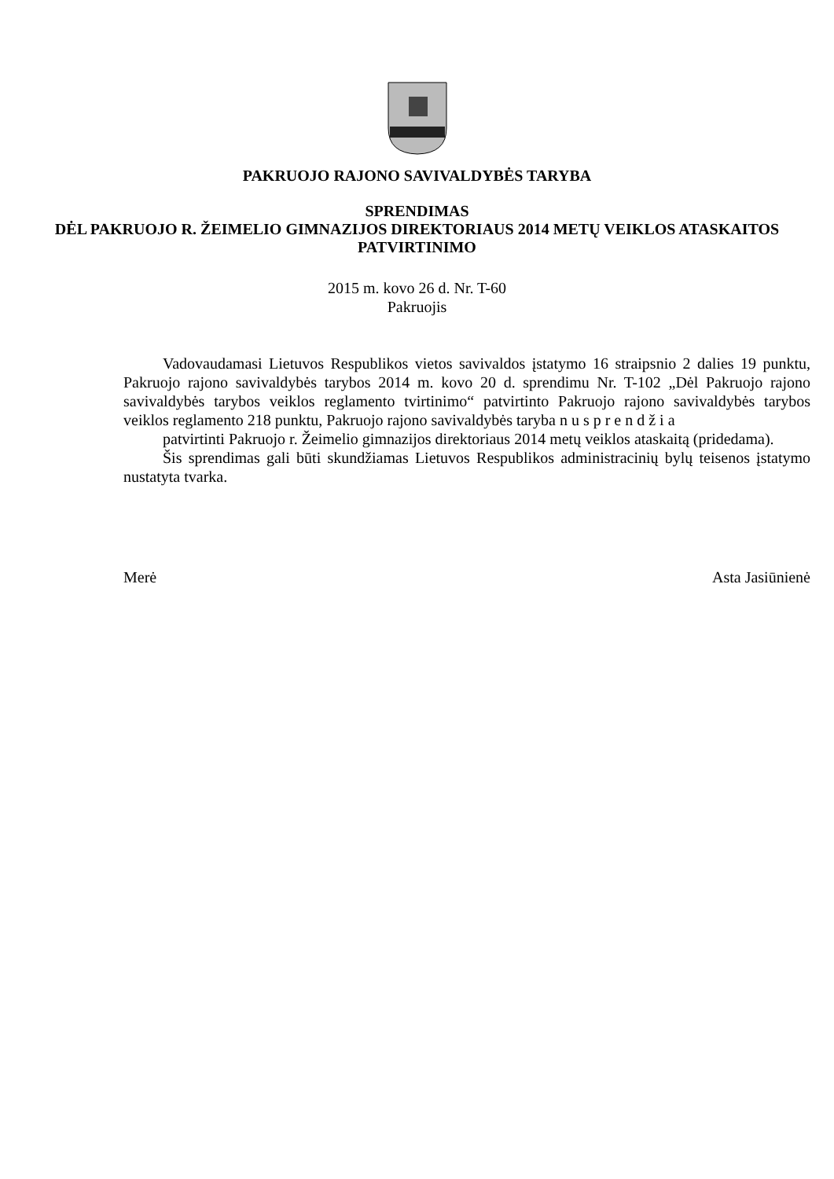PAKRUOJO RAJONO SAVIVALDYBĖS TARYBA
SPRENDIMAS
DĖL PAKRUOJO R. ŽEIMELIO GIMNAZIJOS DIREKTORIAUS 2014 METŲ VEIKLOS ATASKAITOS PATVIRTINIMO
2015 m. kovo 26 d. Nr. T-60
Pakruojis
Vadovaudamasi Lietuvos Respublikos vietos savivaldos įstatymo 16 straipsnio 2 dalies 19 punktu, Pakruojo rajono savivaldybės tarybos 2014 m. kovo 20 d. sprendimu Nr. T-102 „Dėl Pakruojo rajono savivaldybės tarybos veiklos reglamento tvirtinimo“ patvirtinto Pakruojo rajono savivaldybės tarybos veiklos reglamento 218 punktu, Pakruojo rajono savivaldybės taryba nusprendžia
patvirtinti Pakruojo r. Žeimelio gimnazijos direktoriaus 2014 metų veiklos ataskaitą (pridedama).
Šis sprendimas gali būti skundžiamas Lietuvos Respublikos administracinių bylų teisenos įstatymo nustatyta tvarka.
Merė Asta Jasiūnienė